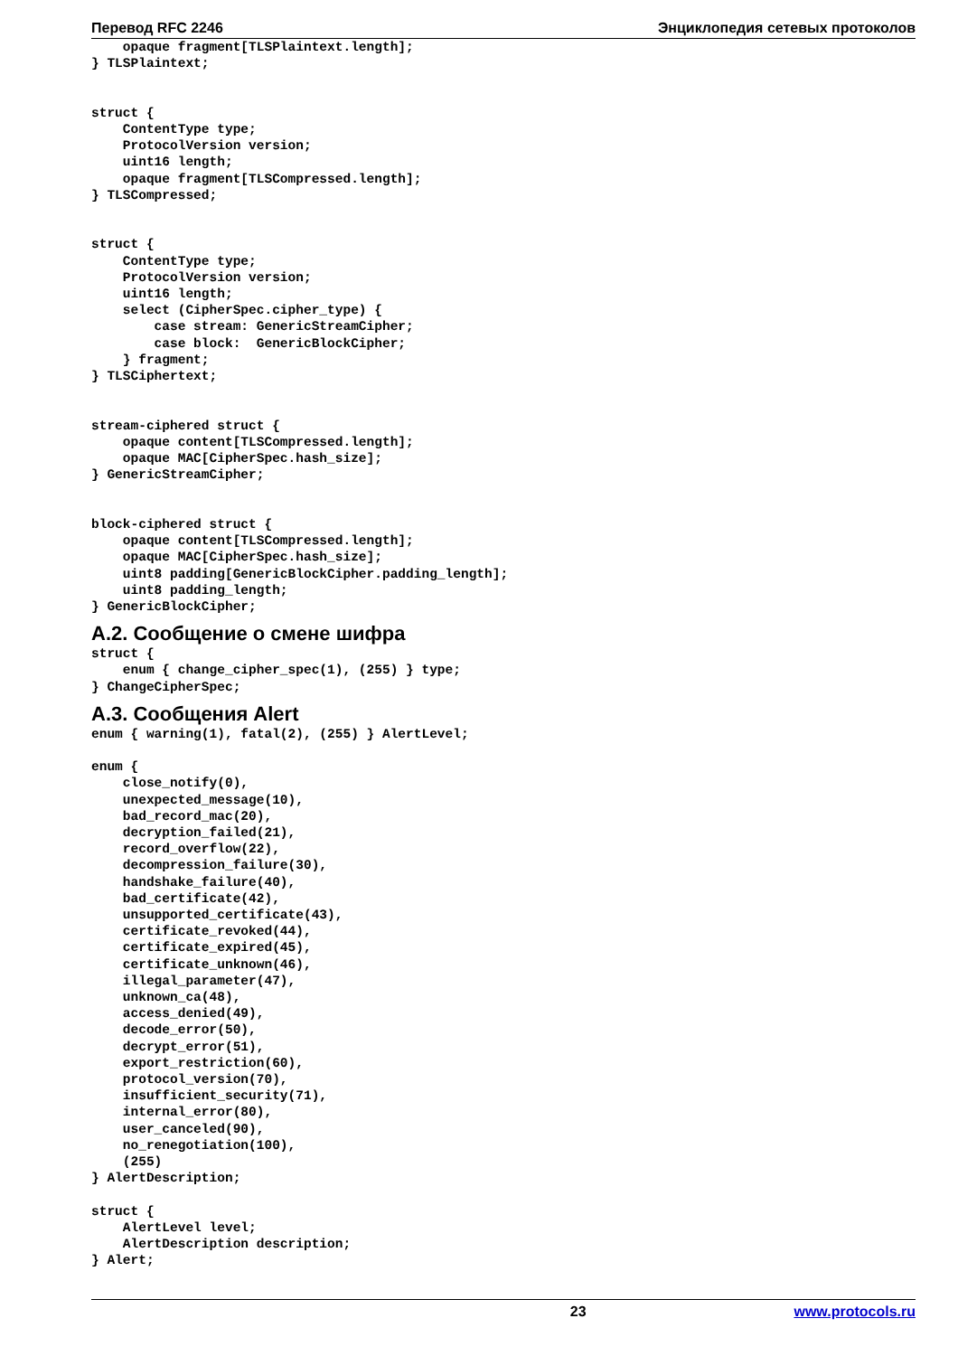Перевод RFC 2246 Энциклопедия сетевых протоколов
    opaque fragment[TLSPlaintext.length];
} TLSPlaintext;


struct {
    ContentType type;
    ProtocolVersion version;
    uint16 length;
    opaque fragment[TLSCompressed.length];
} TLSCompressed;


struct {
    ContentType type;
    ProtocolVersion version;
    uint16 length;
    select (CipherSpec.cipher_type) {
        case stream: GenericStreamCipher;
        case block:  GenericBlockCipher;
    } fragment;
} TLSCiphertext;


stream-ciphered struct {
    opaque content[TLSCompressed.length];
    opaque MAC[CipherSpec.hash_size];
} GenericStreamCipher;


block-ciphered struct {
    opaque content[TLSCompressed.length];
    opaque MAC[CipherSpec.hash_size];
    uint8 padding[GenericBlockCipher.padding_length];
    uint8 padding_length;
} GenericBlockCipher;
A.2. Сообщение о смене шифра
struct {
    enum { change_cipher_spec(1), (255) } type;
} ChangeCipherSpec;
A.3. Сообщения Alert
enum { warning(1), fatal(2), (255) } AlertLevel;

enum {
    close_notify(0),
    unexpected_message(10),
    bad_record_mac(20),
    decryption_failed(21),
    record_overflow(22),
    decompression_failure(30),
    handshake_failure(40),
    bad_certificate(42),
    unsupported_certificate(43),
    certificate_revoked(44),
    certificate_expired(45),
    certificate_unknown(46),
    illegal_parameter(47),
    unknown_ca(48),
    access_denied(49),
    decode_error(50),
    decrypt_error(51),
    export_restriction(60),
    protocol_version(70),
    insufficient_security(71),
    internal_error(80),
    user_canceled(90),
    no_renegotiation(100),
    (255)
} AlertDescription;

struct {
    AlertLevel level;
    AlertDescription description;
} Alert;
23 www.protocols.ru